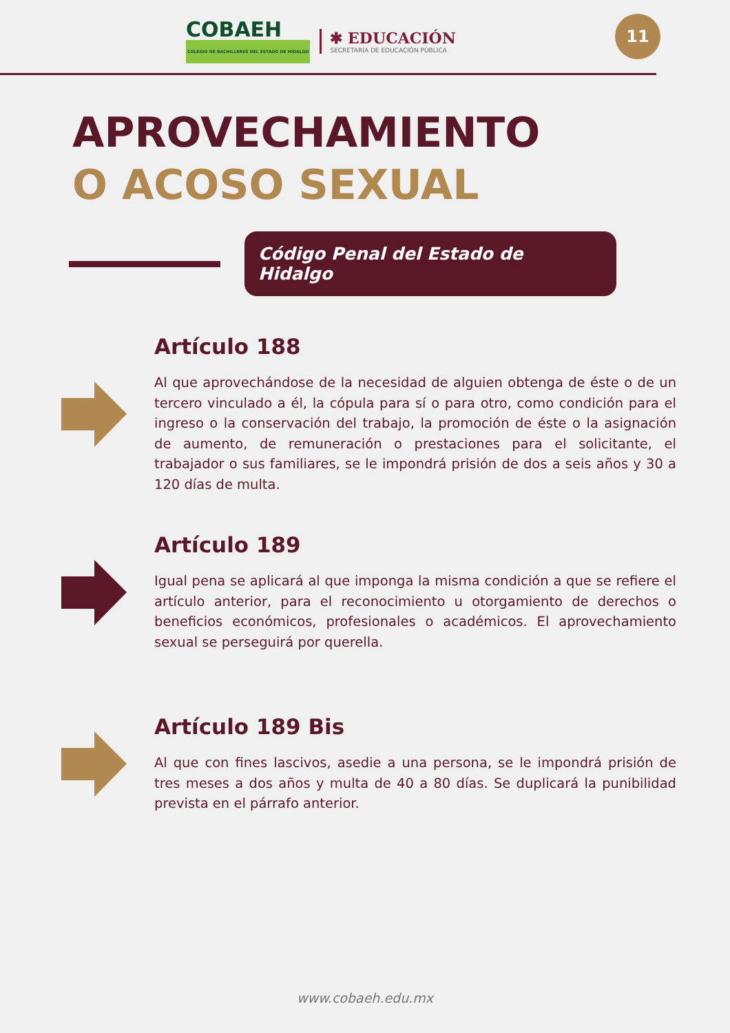COBAEH
COLEGIO DE BACHILLERES DEL ESTADO DE HIDALGO
✱ EDUCACIÓN
SECRETARÍA DE EDUCACIÓN PÚBLICA
11
APROVECHAMIENTO
O ACOSO SEXUAL
Código Penal del Estado de Hidalgo
Artículo 188
Al que aprovechándose de la necesidad de alguien obtenga de éste o de un tercero vinculado a él, la cópula para sí o para otro, como condición para el ingreso o la conservación del trabajo, la promoción de éste o la asignación de aumento, de remuneración o prestaciones para el solicitante, el trabajador o sus familiares, se le impondrá prisión de dos a seis años y 30 a 120 días de multa.
Artículo 189
Igual pena se aplicará al que imponga la misma condición a que se refiere el artículo anterior, para el reconocimiento u otorgamiento de derechos o beneficios económicos, profesionales o académicos. El aprovechamiento sexual se perseguirá por querella.
Artículo 189 Bis
Al que con fines lascivos, asedie a una persona, se le impondrá prisión de tres meses a dos años y multa de 40 a 80 días. Se duplicará la punibilidad prevista en el párrafo anterior.
www.cobaeh.edu.mx